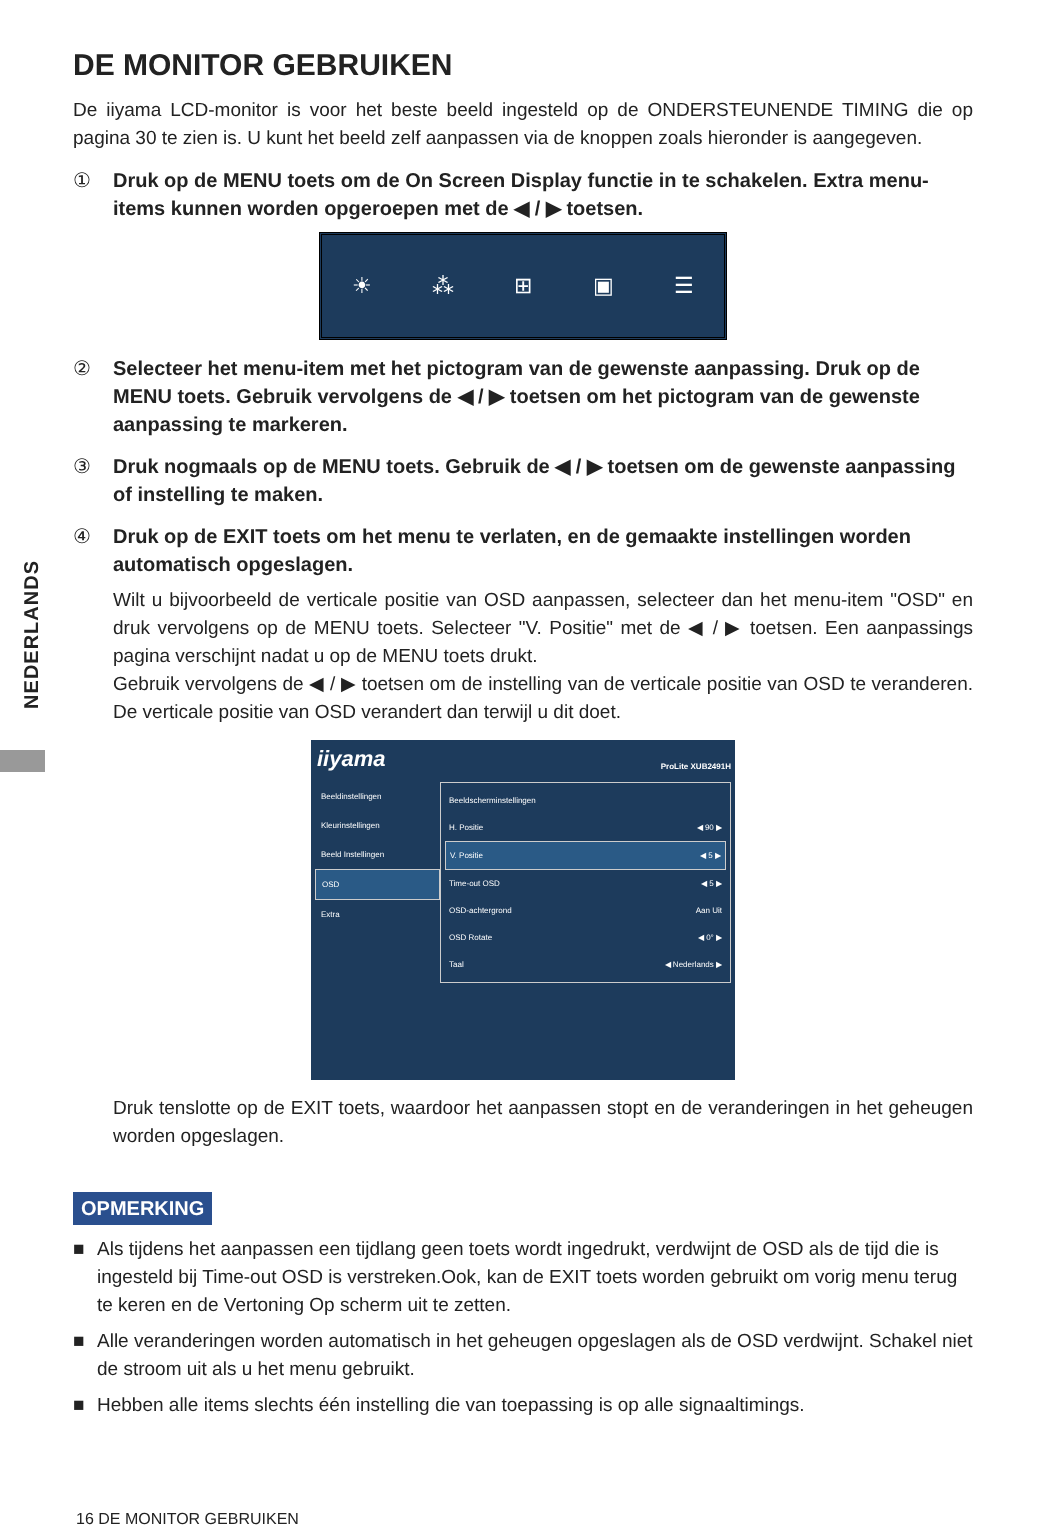NEDERLANDS
DE MONITOR GEBRUIKEN
De iiyama LCD-monitor is voor het beste beeld ingesteld op de ONDERSTEUNENDE TIMING die op pagina 30 te zien is. U kunt het beeld zelf aanpassen via de knoppen zoals hieronder is aangegeven.
① Druk op de MENU toets om de On Screen Display functie in te schakelen. Extra menu-items kunnen worden opgeroepen met de ◀ / ▶ toetsen.
☀ ⁂ ⊞ ▣ ☰
② Selecteer het menu-item met het pictogram van de gewenste aanpassing. Druk op de MENU toets. Gebruik vervolgens de ◀ / ▶ toetsen om het pictogram van de gewenste aanpassing te markeren.
③ Druk nogmaals op de MENU toets. Gebruik de ◀ / ▶ toetsen om de gewenste aanpassing of instelling te maken.
④ Druk op de EXIT toets om het menu te verlaten, en de gemaakte instellingen worden automatisch opgeslagen.
Wilt u bijvoorbeeld de verticale positie van OSD aanpassen, selecteer dan het menu-item "OSD" en druk vervolgens op de MENU toets. Selecteer "V. Positie" met de ◀ / ▶ toetsen. Een aanpassings pagina verschijnt nadat u op de MENU toets drukt.
Gebruik vervolgens de ◀ / ▶ toetsen om de instelling van de verticale positie van OSD te veranderen. De verticale positie van OSD verandert dan terwijl u dit doet.
iiyama
ProLite XUB2491H
Beeldinstellingen
Kleurinstellingen
Beeld Instellingen
OSD
Extra
Beeldscherminstellingen
H. Positie ◀ 90 ▶
V. Positie ◀ 5 ▶
Time-out OSD ◀ 5 ▶
OSD-achtergrond Aan Uit
OSD Rotate ◀ 0° ▶
Taal ◀ Nederlands ▶
Druk tenslotte op de EXIT toets, waardoor het aanpassen stopt en de veranderingen in het geheugen worden opgeslagen.
OPMERKING
■ Als tijdens het aanpassen een tijdlang geen toets wordt ingedrukt, verdwijnt de OSD als de tijd die is ingesteld bij Time-out OSD is verstreken.Ook, kan de EXIT toets worden gebruikt om vorig menu terug te keren en de Vertoning Op scherm uit te zetten.
■ Alle veranderingen worden automatisch in het geheugen opgeslagen als de OSD verdwijnt. Schakel niet de stroom uit als u het menu gebruikt.
■ Hebben alle items slechts één instelling die van toepassing is op alle signaaltimings.
16 DE MONITOR GEBRUIKEN